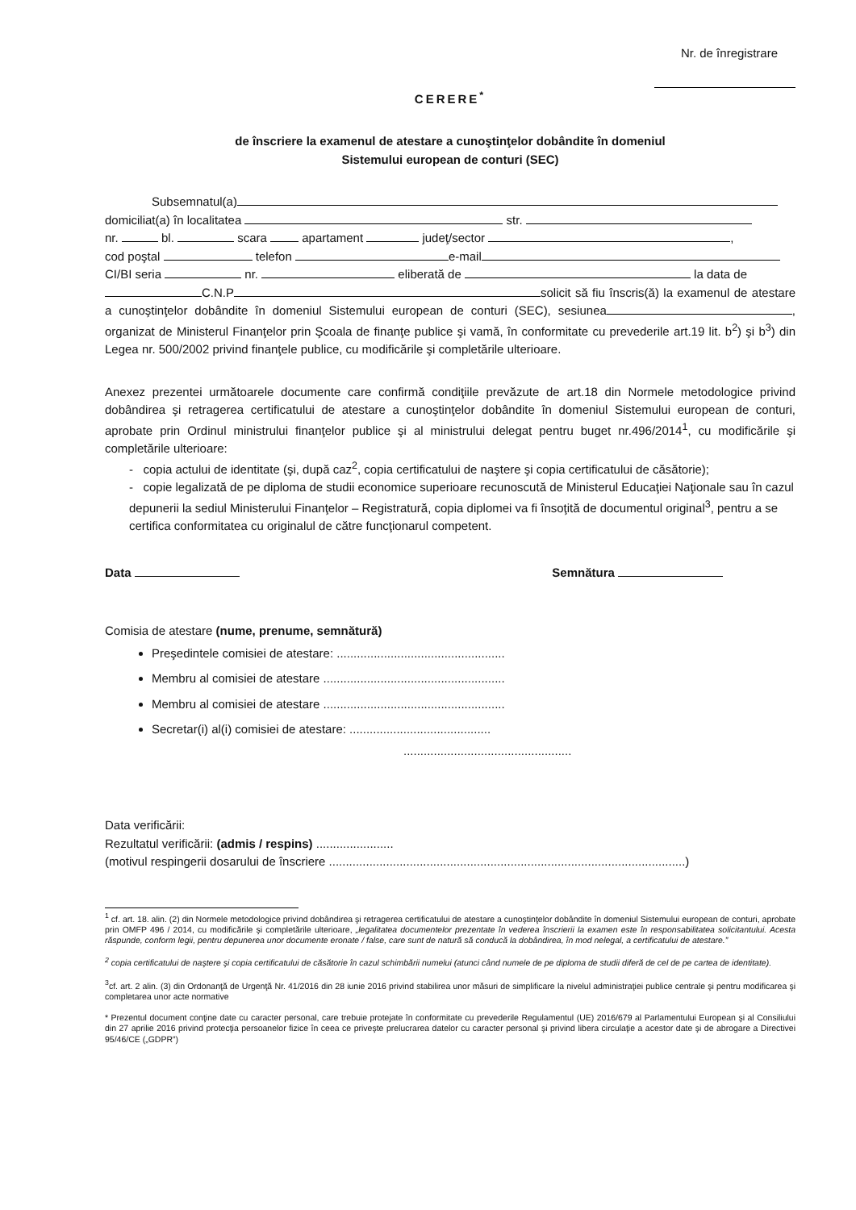Nr. de înregistrare
CERERE<sup>*</sup>
de înscriere la examenul de atestare a cunoştinţelor dobândite în domeniul
Sistemului european de conturi (SEC)
Subsemnatul(a)
domiciliat(a) în localitatea str.
nr. bl. scara apartament judeţ/sector ,
cod poştal telefon e-mail
CI/BI seria nr. eliberată de la data de
C.N.P solicit să fiu înscris(ă) la examenul de atestare a cunoştinţelor dobândite în domeniul Sistemului european de conturi (SEC), sesiunea , organizat de Ministerul Finanţelor prin Şcoala de finanţe publice şi vamă, în conformitate cu prevederile art.19 lit. b<sup>2</sup>) şi b<sup>3</sup>) din Legea nr. 500/2002 privind finanţele publice, cu modificările şi completările ulterioare.
Anexez prezentei următoarele documente care confirmă condiţiile prevăzute de art.18 din Normele metodologice privind dobândirea şi retragerea certificatului de atestare a cunoştinţelor dobândite în domeniul Sistemului european de conturi, aprobate prin Ordinul ministrului finanţelor publice şi al ministrului delegat pentru buget nr.496/2014<sup>1</sup>, cu modificările şi completările ulterioare:
- copia actului de identitate (şi, după caz<sup>2</sup>, copia certificatului de naştere şi copia certificatului de căsătorie);
- copie legalizată de pe diploma de studii economice superioare recunoscută de Ministerul Educaţiei Naţionale sau în cazul depunerii la sediul Ministerului Finanţelor – Registratură, copia diplomei va fi însoţită de documentul original<sup>3</sup>, pentru a se certifica conformitatea cu originalul de către funcţionarul competent.
Data Semnătura
Comisia de atestare (nume, prenume, semnătură)
Preşedintele comisiei de atestare: ..................................................
Membru al comisiei de atestare ......................................................
Membru al comisiei de atestare ......................................................
Secretar(i) al(i) comisiei de atestare: ..........................................
..................................................
Data verificării:
Rezultatul verificării: (admis / respins) .......................
(motivul respingerii dosarului de înscriere ..........................................................................................................)
<sup>1</sup> cf. art. 18. alin. (2) din Normele metodologice privind dobândirea şi retragerea certificatului de atestare a cunoştinţelor dobândite în domeniul Sistemului european de conturi, aprobate prin OMFP 496 / 2014, cu modificările şi completările ulterioare, „legalitatea documentelor prezentate în vederea înscrierii la examen este în responsabilitatea solicitantului. Acesta răspunde, conform legii, pentru depunerea unor documente eronate / false, care sunt de natură să conducă la dobândirea, în mod nelegal, a certificatului de atestare.”
<sup>2</sup> copia certificatului de naştere şi copia certificatului de căsătorie în cazul schimbării numelui (atunci când numele de pe diploma de studii diferă de cel de pe cartea de identitate).
<sup>3</sup> cf. art. 2 alin. (3) din Ordonanţă de Urgenţă Nr. 41/2016 din 28 iunie 2016 privind stabilirea unor măsuri de simplificare la nivelul administraţiei publice centrale şi pentru modificarea şi completarea unor acte normative
* Prezentul document conţine date cu caracter personal, care trebuie protejate în conformitate cu prevederile Regulamentul (UE) 2016/679 al Parlamentului European şi al Consiliului din 27 aprilie 2016 privind protecţia persoanelor fizice în ceea ce priveşte prelucrarea datelor cu caracter personal şi privind libera circulaţie a acestor date şi de abrogare a Directivei 95/46/CE („GDPR”)